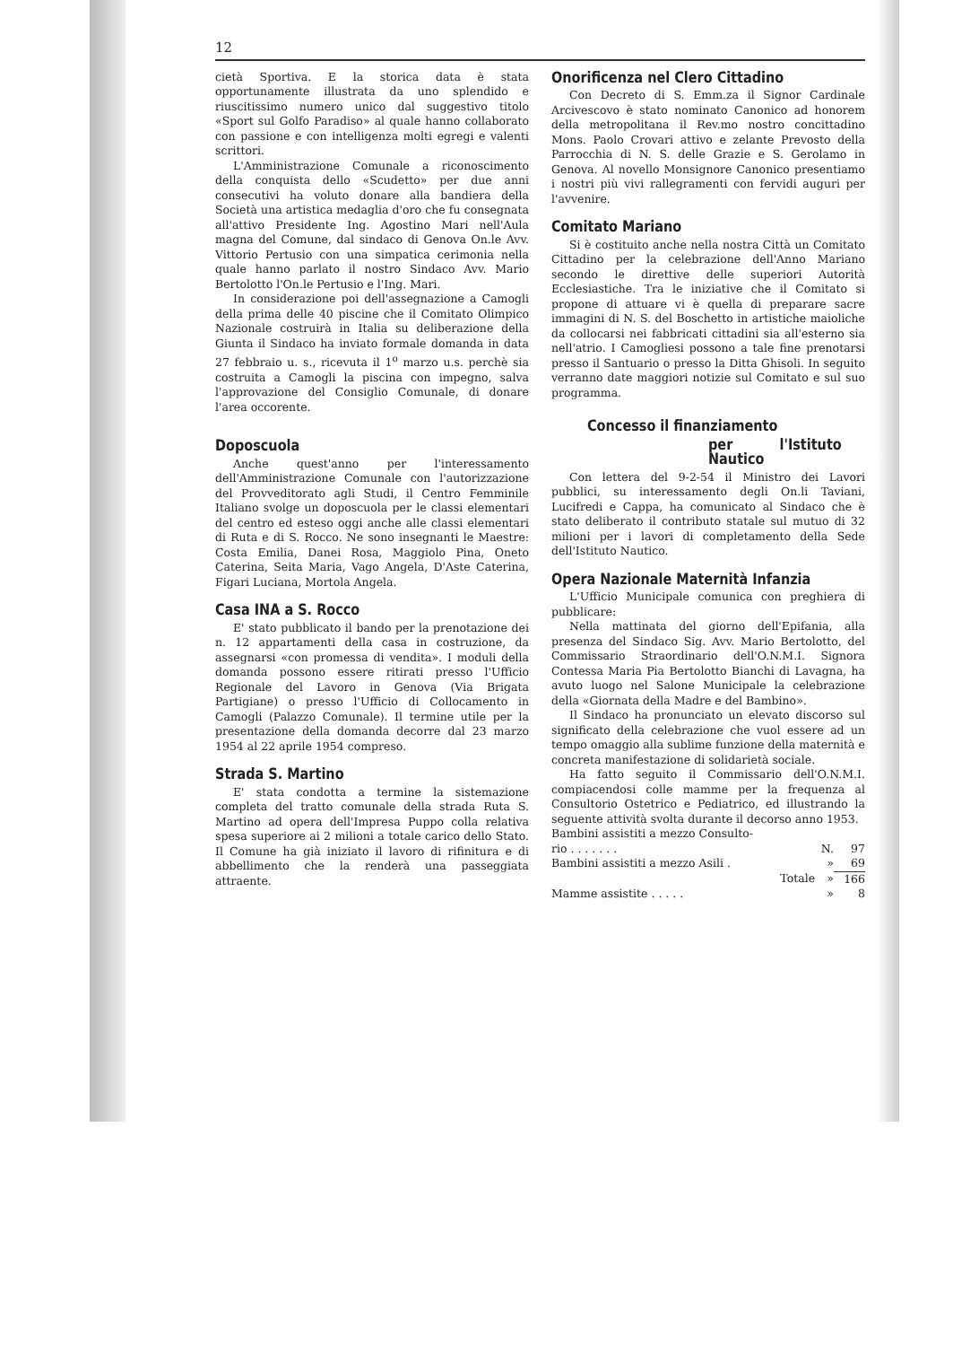12
cietà Sportiva. E la storica data è stata opportunamente illustrata da uno splendido e riuscitissimo numero unico dal suggestivo titolo «Sport sul Golfo Paradiso» al quale hanno collaborato con passione e con intelligenza molti egregi e valenti scrittori.
L'Amministrazione Comunale a riconoscimento della conquista dello «Scudetto» per due anni consecutivi ha voluto donare alla bandiera della Società una artistica medaglia d'oro che fu consegnata all'attivo Presidente Ing. Agostino Mari nell'Aula magna del Comune, dal sindaco di Genova On.le Avv. Vittorio Pertusio con una simpatica cerimonia nella quale hanno parlato il nostro Sindaco Avv. Mario Bertolotto l'On.le Pertusio e l'Ing. Mari.
In considerazione poi dell'assegnazione a Camogli della prima delle 40 piscine che il Comitato Olimpico Nazionale costruirà in Italia su deliberazione della Giunta il Sindaco ha inviato formale domanda in data 27 febbraio u. s., ricevuta il 1<sup>o</sup> marzo u.s. perchè sia costruita a Camogli la piscina con impegno, salva l'approvazione del Consiglio Comunale, di donare l'area occorente.
Doposcuola
Anche quest'anno per l'interessamento dell'Amministrazione Comunale con l'autorizzazione del Provveditorato agli Studi, il Centro Femminile Italiano svolge un doposcuola per le classi elementari del centro ed esteso oggi anche alle classi elementari di Ruta e di S. Rocco. Ne sono insegnanti le Maestre: Costa Emilia, Danei Rosa, Maggiolo Pina, Oneto Caterina, Seita Maria, Vago Angela, D'Aste Caterina, Figari Luciana, Mortola Angela.
Casa INA a S. Rocco
E' stato pubblicato il bando per la prenotazione dei n. 12 appartamenti della casa in costruzione, da assegnarsi «con promessa di vendita». I moduli della domanda possono essere ritirati presso l'Ufficio Regionale del Lavoro in Genova (Via Brigata Partigiane) o presso l'Ufficio di Collocamento in Camogli (Palazzo Comunale). Il termine utile per la presentazione della domanda decorre dal 23 marzo 1954 al 22 aprile 1954 compreso.
Strada S. Martino
E' stata condotta a termine la sistemazione completa del tratto comunale della strada Ruta S. Martino ad opera dell'Impresa Puppo colla relativa spesa superiore ai 2 milioni a totale carico dello Stato. Il Comune ha già iniziato il lavoro di rifinitura e di abbellimento che la renderà una passeggiata attraente.
Onorificenza nel Clero Cittadino
Con Decreto di S. Emm.za il Signor Cardinale Arcivescovo è stato nominato Canonico ad honorem della metropolitana il Rev.mo nostro concittadino Mons. Paolo Crovari attivo e zelante Prevosto della Parrocchia di N. S. delle Grazie e S. Gerolamo in Genova. Al novello Monsignore Canonico presentiamo i nostri più vivi rallegramenti con fervidi auguri per l'avvenire.
Comitato Mariano
Si è costituito anche nella nostra Città un Comitato Cittadino per la celebrazione dell'Anno Mariano secondo le direttive delle superiori Autorità Ecclesiastiche. Tra le iniziative che il Comitato si propone di attuare vi è quella di preparare sacre immagini di N. S. del Boschetto in artistiche maioliche da collocarsi nei fabbricati cittadini sia all'esterno sia nell'atrio. I Camogliesi possono a tale fine prenotarsi presso il Santuario o presso la Ditta Ghisoli. In seguito verranno date maggiori notizie sul Comitato e sul suo programma.
Concesso il finanziamento
per l'Istituto Nautico
Con lettera del 9-2-54 il Ministro dei Lavori pubblici, su interessamento degli On.li Taviani, Lucifredi e Cappa, ha comunicato al Sindaco che è stato deliberato il contributo statale sul mutuo di 32 milioni per i lavori di completamento della Sede dell'Istituto Nautico.
Opera Nazionale Maternità Infanzia
L'Ufficio Municipale comunica con preghiera di pubblicare:
Nella mattinata del giorno dell'Epifania, alla presenza del Sindaco Sig. Avv. Mario Bertolotto, del Commissario Straordinario dell'O.N.M.I. Signora Contessa Maria Pia Bertolotto Bianchi di Lavagna, ha avuto luogo nel Salone Municipale la celebrazione della «Giornata della Madre e del Bambino».
Il Sindaco ha pronunciato un elevato discorso sul significato della celebrazione che vuol essere ad un tempo omaggio alla sublime funzione della maternità e concreta manifestazione di solidarietà sociale.
Ha fatto seguito il Commissario dell'O.N.M.I. compiacendosi colle mamme per la frequenza al Consultorio Ostetrico e Pediatrico, ed illustrando la seguente attività svolta durante il decorso anno 1953.
| Bambini assistiti a mezzo Consulto- | | |
| rio . . . . . . . | N. | 97 |
| Bambini assistiti a mezzo Asili . | » | 69 |
| Totale | » | 166 |
| Mamme assistite . . . . . | » | 8 |